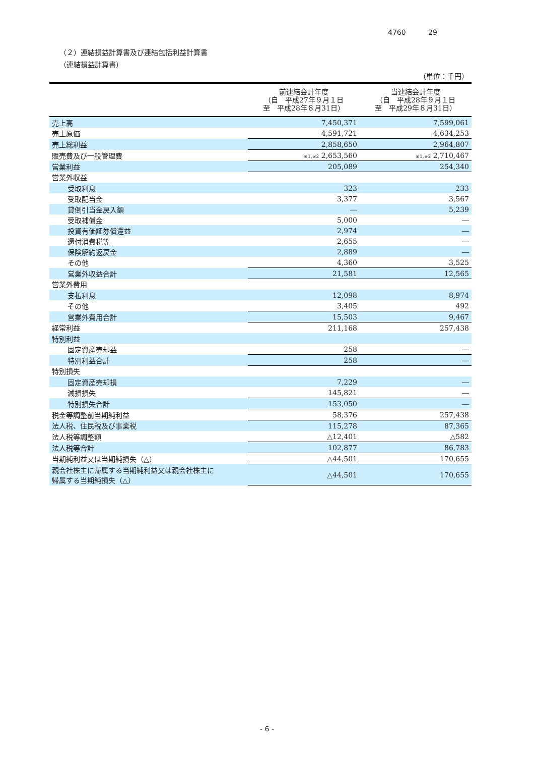4760 29
（２）連結損益計算書及び連結包括利益計算書
（連結損益計算書）
（単位：千円）
| | 前連結会計年度 （自 平成27年９月１日 至 平成28年８月31日） | 当連結会計年度 （自 平成28年９月１日 至 平成29年８月31日） |
| --- | --- | --- |
| 売上高 | 7,450,371 | 7,599,061 |
| 売上原価 | 4,591,721 | 4,634,253 |
| 売上総利益 | 2,858,650 | 2,964,807 |
| 販売費及び一般管理費 | ※1,※2 2,653,560 | ※1,※2 2,710,467 |
| 営業利益 | 205,089 | 254,340 |
| 営業外収益 | | |
| 受取利息 | 323 | 233 |
| 受取配当金 | 3,377 | 3,567 |
| 貸倒引当金戻入額 | ― | 5,239 |
| 受取補償金 | 5,000 | ― |
| 投資有価証券償還益 | 2,974 | ― |
| 還付消費税等 | 2,655 | ― |
| 保険解約返戻金 | 2,889 | ― |
| その他 | 4,360 | 3,525 |
| 営業外収益合計 | 21,581 | 12,565 |
| 営業外費用 | | |
| 支払利息 | 12,098 | 8,974 |
| その他 | 3,405 | 492 |
| 営業外費用合計 | 15,503 | 9,467 |
| 経常利益 | 211,168 | 257,438 |
| 特別利益 | | |
| 固定資産売却益 | 258 | ― |
| 特別利益合計 | 258 | ― |
| 特別損失 | | |
| 固定資産売却損 | 7,229 | ― |
| 減損損失 | 145,821 | ― |
| 特別損失合計 | 153,050 | ― |
| 税金等調整前当期純利益 | 58,376 | 257,438 |
| 法人税、住民税及び事業税 | 115,278 | 87,365 |
| 法人税等調整額 | △12,401 | △582 |
| 法人税等合計 | 102,877 | 86,783 |
| 当期純利益又は当期純損失（△） | △44,501 | 170,655 |
| 親会社株主に帰属する当期純利益又は親会社株主に 帰属する当期純損失（△） | △44,501 | 170,655 |
- 6 -